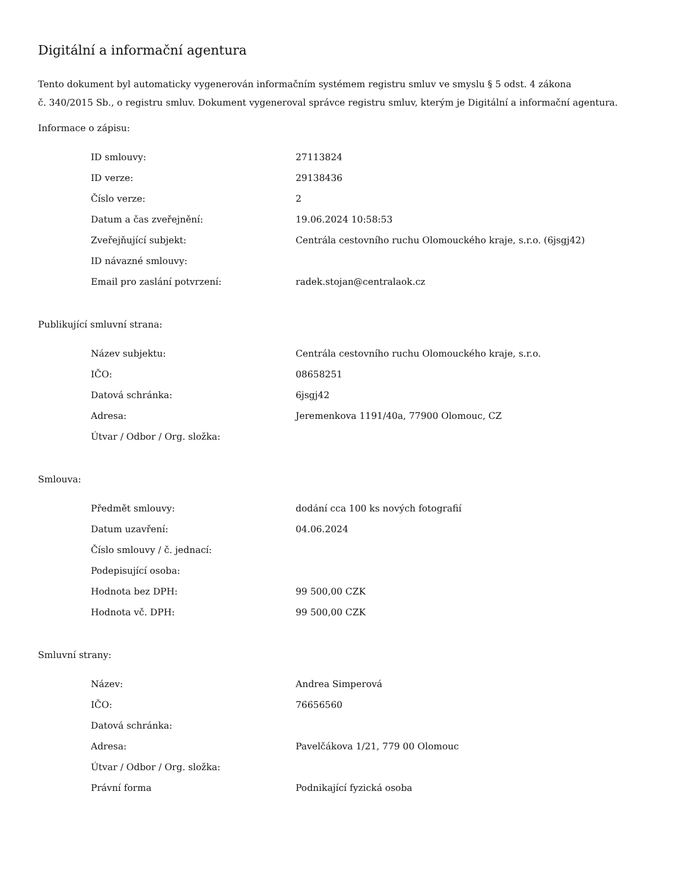Digitální a informační agentura
Tento dokument byl automaticky vygenerován informačním systémem registru smluv ve smyslu § 5 odst. 4 zákona
č. 340/2015 Sb., o registru smluv. Dokument vygeneroval správce registru smluv, kterým je Digitální a informační agentura.
Informace o zápisu:
| ID smlouvy: | 27113824 |
| ID verze: | 29138436 |
| Číslo verze: | 2 |
| Datum a čas zveřejnění: | 19.06.2024 10:58:53 |
| Zveřejňující subjekt: | Centrála cestovního ruchu Olomouckého kraje, s.r.o. (6jsgj42) |
| ID návazné smlouvy: | |
| Email pro zaslání potvrzení: | radek.stojan@centralaok.cz |
Publikující smluvní strana:
| Název subjektu: | Centrála cestovního ruchu Olomouckého kraje, s.r.o. |
| IČO: | 08658251 |
| Datová schránka: | 6jsgj42 |
| Adresa: | Jeremenkova 1191/40a, 77900 Olomouc, CZ |
| Útvar / Odbor / Org. složka: | |
Smlouva:
| Předmět smlouvy: | dodání cca 100 ks nových fotografií |
| Datum uzavření: | 04.06.2024 |
| Číslo smlouvy / č. jednací: | |
| Podepisující osoba: | |
| Hodnota bez DPH: | 99 500,00 CZK |
| Hodnota vč. DPH: | 99 500,00 CZK |
Smluvní strany:
| Název: | Andrea Simperová |
| IČO: | 76656560 |
| Datová schránka: | |
| Adresa: | Pavelčákova 1/21, 779 00 Olomouc |
| Útvar / Odbor / Org. složka: | |
| Právní forma | Podnikající fyzická osoba |